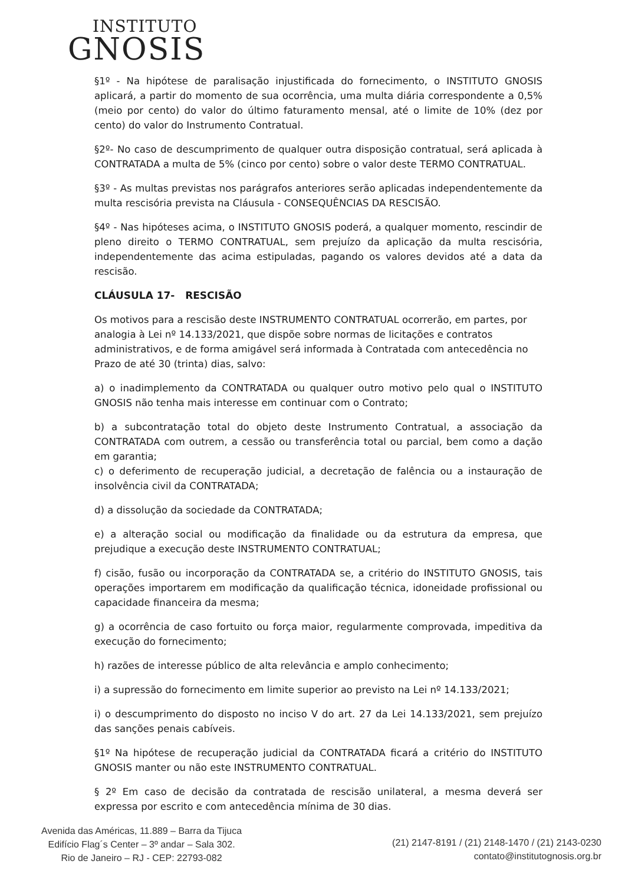INSTITUTO
GNOSIS
§1º - Na hipótese de paralisação injustificada do fornecimento, o INSTITUTO GNOSIS aplicará, a partir do momento de sua ocorrência, uma multa diária correspondente a 0,5% (meio por cento) do valor do último faturamento mensal, até o limite de 10% (dez por cento) do valor do Instrumento Contratual.
§2º- No caso de descumprimento de qualquer outra disposição contratual, será aplicada à CONTRATADA a multa de 5% (cinco por cento) sobre o valor deste TERMO CONTRATUAL.
§3º - As multas previstas nos parágrafos anteriores serão aplicadas independentemente da multa rescisória prevista na Cláusula - CONSEQUÊNCIAS DA RESCISÃO.
§4º - Nas hipóteses acima, o INSTITUTO GNOSIS poderá, a qualquer momento, rescindir de pleno direito o TERMO CONTRATUAL, sem prejuízo da aplicação da multa rescisória, independentemente das acima estipuladas, pagando os valores devidos até a data da rescisão.
CLÁUSULA 17- RESCISÃO
Os motivos para a rescisão deste INSTRUMENTO CONTRATUAL ocorrerão, em partes, por analogia à Lei nº 14.133/2021, que dispõe sobre normas de licitações e contratos administrativos, e de forma amigável será informada à Contratada com antecedência no Prazo de até 30 (trinta) dias, salvo:
a) o inadimplemento da CONTRATADA ou qualquer outro motivo pelo qual o INSTITUTO GNOSIS não tenha mais interesse em continuar com o Contrato;
b) a subcontratação total do objeto deste Instrumento Contratual, a associação da CONTRATADA com outrem, a cessão ou transferência total ou parcial, bem como a dação em garantia;
c) o deferimento de recuperação judicial, a decretação de falência ou a instauração de insolvência civil da CONTRATADA;
d) a dissolução da sociedade da CONTRATADA;
e) a alteração social ou modificação da finalidade ou da estrutura da empresa, que prejudique a execução deste INSTRUMENTO CONTRATUAL;
f) cisão, fusão ou incorporação da CONTRATADA se, a critério do INSTITUTO GNOSIS, tais operações importarem em modificação da qualificação técnica, idoneidade profissional ou capacidade financeira da mesma;
g) a ocorrência de caso fortuito ou força maior, regularmente comprovada, impeditiva da execução do fornecimento;
h) razões de interesse público de alta relevância e amplo conhecimento;
i) a supressão do fornecimento em limite superior ao previsto na Lei nº 14.133/2021;
i) o descumprimento do disposto no inciso V do art. 27 da Lei 14.133/2021, sem prejuízo das sanções penais cabíveis.
§1º Na hipótese de recuperação judicial da CONTRATADA ficará a critério do INSTITUTO GNOSIS manter ou não este INSTRUMENTO CONTRATUAL.
§ 2º Em caso de decisão da contratada de rescisão unilateral, a mesma deverá ser expressa por escrito e com antecedência mínima de 30 dias.
Avenida das Américas, 11.889 – Barra da Tijuca
Edifício Flag´s Center – 3º andar – Sala 302.
Rio de Janeiro – RJ - CEP: 22793-082
(21) 2147-8191 / (21) 2148-1470 / (21) 2143-0230
contato@institutognosis.org.br